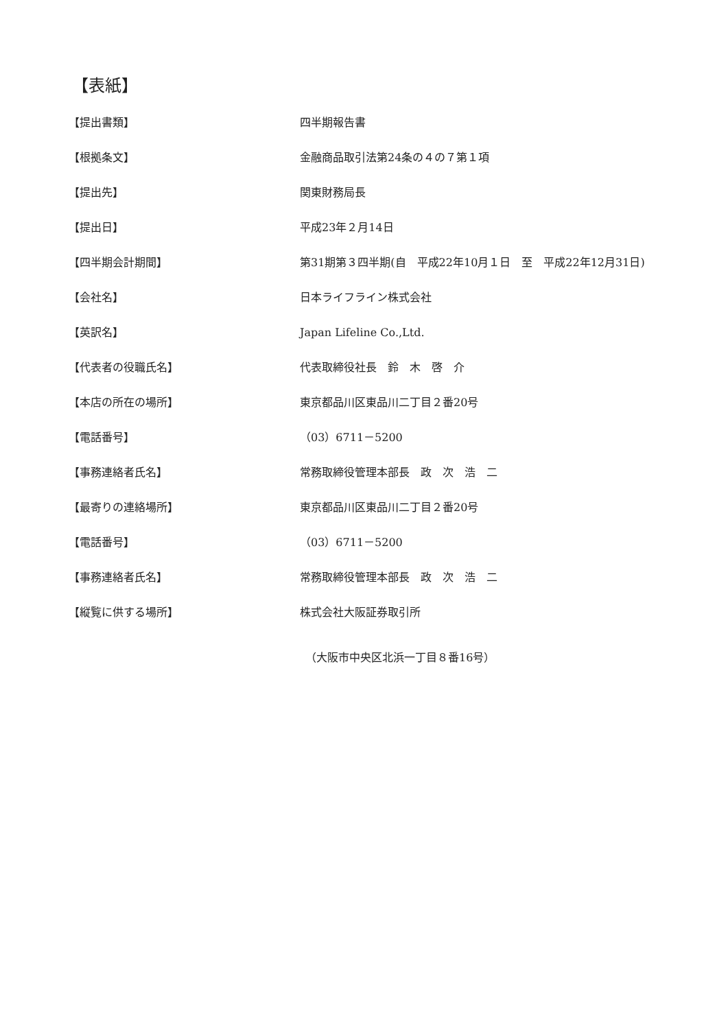【表紙】
【提出書類】 四半期報告書
【根拠条文】 金融商品取引法第24条の４の７第１項
【提出先】 関東財務局長
【提出日】 平成23年２月14日
【四半期会計期間】 第31期第３四半期(自　平成22年10月１日　至　平成22年12月31日)
【会社名】 日本ライフライン株式会社
【英訳名】 Japan Lifeline Co.,Ltd.
【代表者の役職氏名】 代表取締役社長　鈴　木　啓　介
【本店の所在の場所】 東京都品川区東品川二丁目２番20号
【電話番号】 （03）6711－5200
【事務連絡者氏名】 常務取締役管理本部長　政　次　浩　二
【最寄りの連絡場所】 東京都品川区東品川二丁目２番20号
【電話番号】 （03）6711－5200
【事務連絡者氏名】 常務取締役管理本部長　政　次　浩　二
【縦覧に供する場所】 株式会社大阪証券取引所
　（大阪市中央区北浜一丁目８番16号）